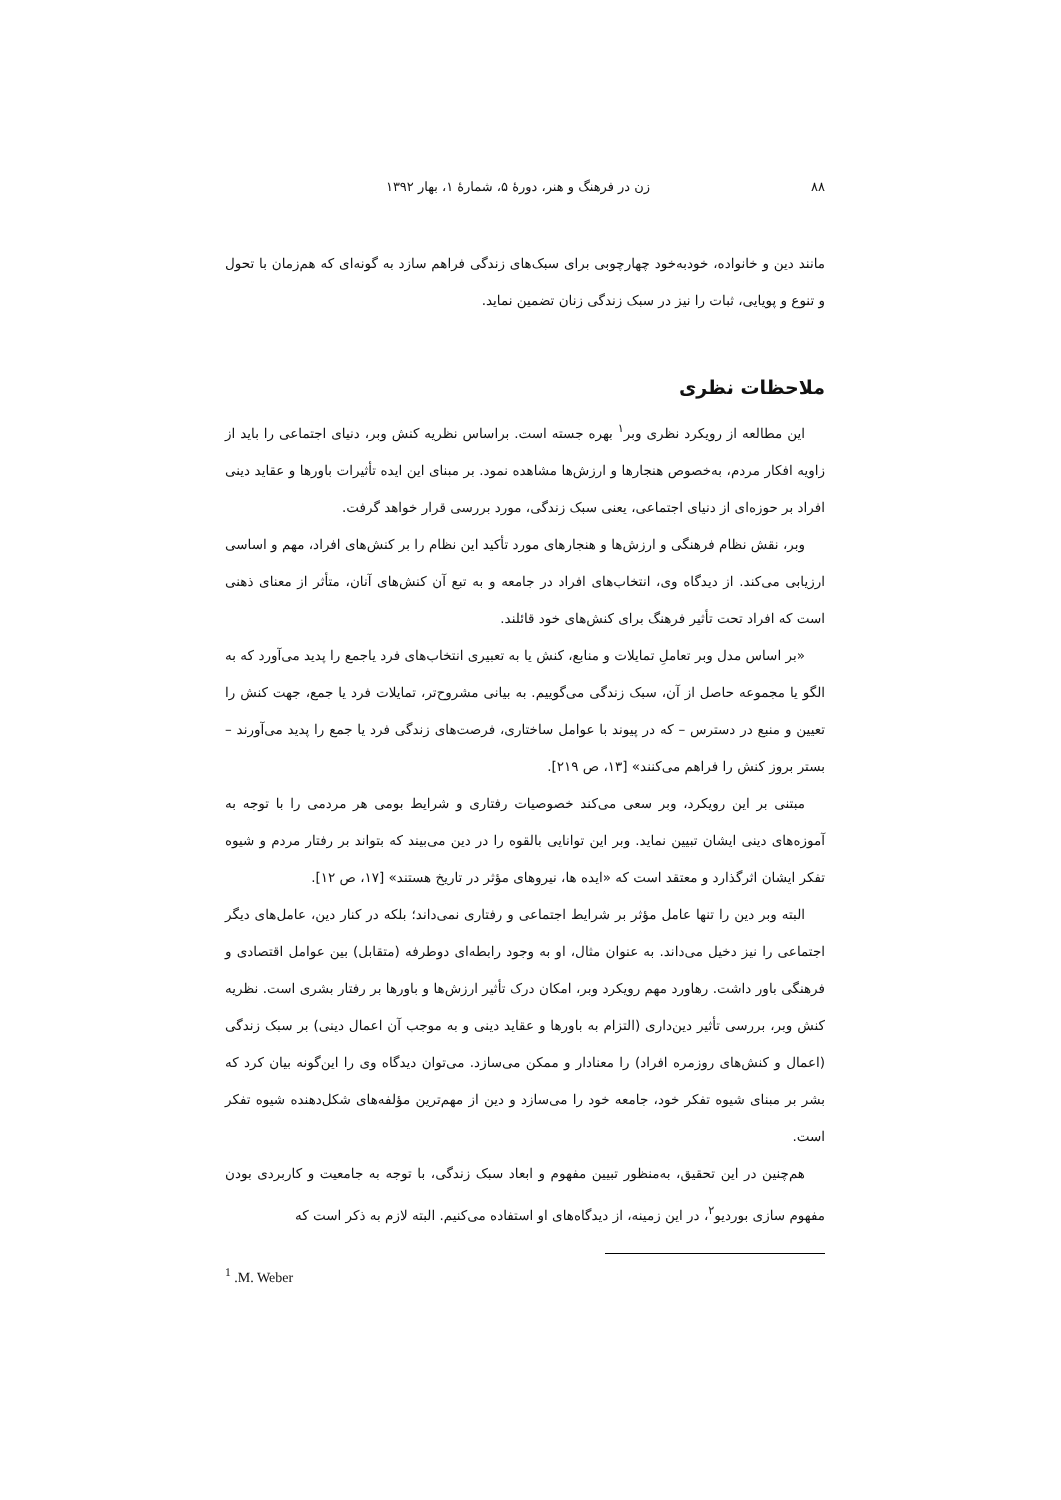۸۸ زن در فرهنگ و هنر، دورهٔ ۵، شمارهٔ ۱، بهار ۱۳۹۲
مانند دین و خانواده، خودبه‌خود چهارچوبی برای سبک‌های زندگی فراهم سازد به گونه‌ای که هم‌زمان با تحول و تنوع و پویایی، ثبات را نیز در سبک زندگی زنان تضمین نماید.
ملاحظات نظری
این مطالعه از رویکرد نظری وبر<sup>۱</sup> بهره جسته است. براساس نظریه کنش وبر، دنیای اجتماعی را باید از زاویه افکار مردم، به‌خصوص هنجارها و ارزش‌ها مشاهده نمود. بر مبنای این ایده تأثیرات باورها و عقاید دینی افراد بر حوزه‌ای از دنیای اجتماعی، یعنی سبک زندگی، مورد بررسی قرار خواهد گرفت.
وبر، نقش نظام فرهنگی و ارزش‌ها و هنجارهای مورد تأکید این نظام را بر کنش‌های افراد، مهم و اساسی ارزیابی می‌کند. از دیدگاه وی، انتخاب‌های افراد در جامعه و به تبع آن کنش‌های آنان، متأثر از معنای ذهنی است که افراد تحت تأثیر فرهنگ برای کنش‌های خود قائلند.
«بر اساس مدل وبر تعاملِ تمایلات و منابع، کنش یا به تعبیری انتخاب‌های فرد یاجمع را پدید می‌آورد که به الگو یا مجموعه حاصل از آن، سبک زندگی می‌گوییم. به بیانی مشروح‌تر، تمایلات فرد یا جمع، جهت کنش را تعیین و منبع در دسترس – که در پیوند با عوامل ساختاری، فرصت‌های زندگی فرد یا جمع را پدید می‌آورند – بستر بروز کنش را فراهم می‌کنند» [۱۳، ص ۲۱۹].
مبتنی بر این رویکرد، وبر سعی می‌کند خصوصیات رفتاری و شرایط بومی هر مردمی را با توجه به آموزه‌های دینی ایشان تبیین نماید. وبر این توانایی بالقوه را در دین می‌بیند که بتواند بر رفتار مردم و شیوه تفکر ایشان اثرگذارد و معتقد است که «ایده ها، نیروهای مؤثر در تاریخ هستند» [۱۷، ص ۱۲].
البته وبر دین را تنها عامل مؤثر بر شرایط اجتماعی و رفتاری نمی‌داند؛ بلکه در کنار دین، عامل‌های دیگر اجتماعی را نیز دخیل می‌داند. به عنوان مثال، او به وجود رابطه‌ای دوطرفه (متقابل) بین عوامل اقتصادی و فرهنگی باور داشت. رهاورد مهم رویکرد وبر، امکان درک تأثیر ارزش‌ها و باورها بر رفتار بشری است. نظریه کنش وبر، بررسی تأثیر دین‌داری (التزام به باورها و عقاید دینی و به موجب آن اعمال دینی) بر سبک زندگی (اعمال و کنش‌های روزمره افراد) را معنادار و ممکن می‌سازد. می‌توان دیدگاه وی را این‌گونه بیان کرد که بشر بر مبنای شیوه تفکر خود، جامعه خود را می‌سازد و دین از مهم‌ترین مؤلفه‌های شکل‌دهنده شیوه تفکر است.
هم‌چنین در این تحقیق، به‌منظور تبیین مفهوم و ابعاد سبک زندگی، با توجه به جامعیت و کاربردی بودن مفهوم سازی بوردیو<sup>۲</sup>، در این زمینه، از دیدگاه‌های او استفاده می‌کنیم. البته لازم به ذکر است که
<sup>1</sup> .M. Weber